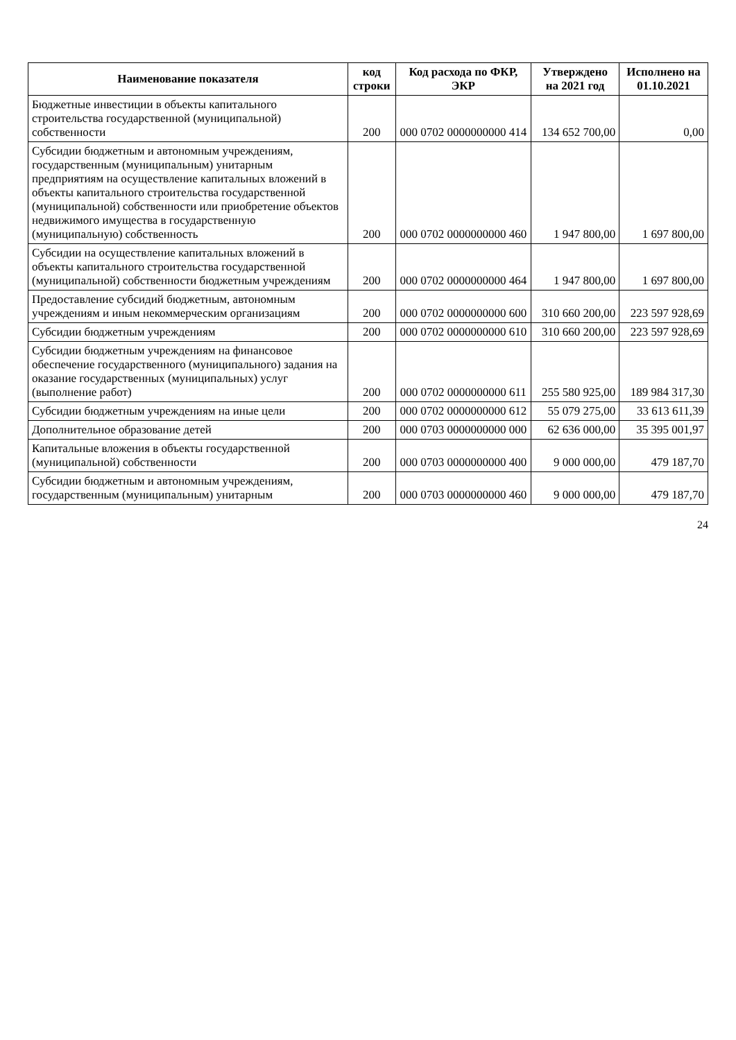| Наименование показателя | код строки | Код расхода по ФКР, ЭКР | Утверждено на 2021 год | Исполнено на 01.10.2021 |
| --- | --- | --- | --- | --- |
| Бюджетные инвестиции в объекты капитального строительства государственной (муниципальной) собственности | 200 | 000 0702 0000000000 414 | 134 652 700,00 | 0,00 |
| Субсидии бюджетным и автономным учреждениям, государственным (муниципальным) унитарным предприятиям на осуществление капитальных вложений в объекты капитального строительства государственной (муниципальной) собственности или приобретение объектов недвижимого имущества в государственную (муниципальную) собственность | 200 | 000 0702 0000000000 460 | 1 947 800,00 | 1 697 800,00 |
| Субсидии на осуществление капитальных вложений в объекты капитального строительства государственной (муниципальной) собственности бюджетным учреждениям | 200 | 000 0702 0000000000 464 | 1 947 800,00 | 1 697 800,00 |
| Предоставление субсидий бюджетным, автономным учреждениям и иным некоммерческим организациям | 200 | 000 0702 0000000000 600 | 310 660 200,00 | 223 597 928,69 |
| Субсидии бюджетным учреждениям | 200 | 000 0702 0000000000 610 | 310 660 200,00 | 223 597 928,69 |
| Субсидии бюджетным учреждениям на финансовое обеспечение государственного (муниципального) задания на оказание государственных (муниципальных) услуг (выполнение работ) | 200 | 000 0702 0000000000 611 | 255 580 925,00 | 189 984 317,30 |
| Субсидии бюджетным учреждениям на иные цели | 200 | 000 0702 0000000000 612 | 55 079 275,00 | 33 613 611,39 |
| Дополнительное образование детей | 200 | 000 0703 0000000000 000 | 62 636 000,00 | 35 395 001,97 |
| Капитальные вложения в объекты государственной (муниципальной) собственности | 200 | 000 0703 0000000000 400 | 9 000 000,00 | 479 187,70 |
| Субсидии бюджетным и автономным учреждениям, государственным (муниципальным) унитарным | 200 | 000 0703 0000000000 460 | 9 000 000,00 | 479 187,70 |
24